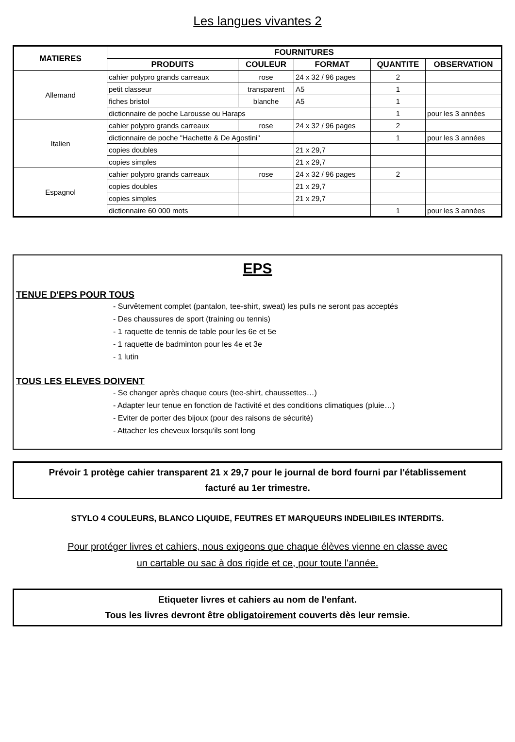Les langues vivantes 2
| MATIERES | FOURNITURES | | | | |
| --- | --- | --- | --- | --- | --- |
| | PRODUITS | COULEUR | FORMAT | QUANTITE | OBSERVATION |
| Allemand | cahier polypro grands carreaux | rose | 24 x 32 / 96 pages | 2 | |
| | petit classeur | transparent | A5 | 1 | |
| | fiches bristol | blanche | A5 | 1 | |
| | dictionnaire de poche Larousse ou Haraps | | | 1 | pour les 3 années |
| Italien | cahier polypro grands carreaux | rose | 24 x 32 / 96 pages | 2 | |
| | dictionnaire de poche "Hachette & De Agostini" | | | 1 | pour les 3 années |
| | copies doubles | | 21 x 29,7 | | |
| | copies simples | | 21 x 29,7 | | |
| Espagnol | cahier polypro grands carreaux | rose | 24 x 32 / 96 pages | 2 | |
| | copies doubles | | 21 x 29,7 | | |
| | copies simples | | 21 x 29,7 | | |
| | dictionnaire 60 000 mots | | | 1 | pour les 3 années |
EPS
TENUE D'EPS POUR TOUS
- Survêtement complet (pantalon, tee-shirt, sweat) les pulls ne seront pas acceptés
- Des chaussures de sport (training ou tennis)
- 1 raquette de tennis de table pour les 6e et 5e
- 1 raquette de badminton pour les 4e et 3e
- 1 lutin
TOUS LES ELEVES DOIVENT
- Se changer après chaque cours (tee-shirt, chaussettes…)
- Adapter leur tenue en fonction de l'activité et des conditions climatiques (pluie…)
- Eviter de porter des bijoux (pour des raisons de sécurité)
- Attacher les cheveux lorsqu'ils sont long
Prévoir 1 protège cahier transparent 21 x 29,7 pour le journal de bord fourni par l'établissement
facturé au 1er trimestre.
STYLO 4 COULEURS, BLANCO LIQUIDE, FEUTRES ET MARQUEURS INDELIBILES INTERDITS.
Pour protéger livres et cahiers, nous exigeons que chaque élèves vienne en classe avec
un cartable ou sac à dos rigide et ce, pour toute l'année.
Etiqueter livres et cahiers au nom de l'enfant.
Tous les livres devront être obligatoirement couverts dès leur remsie.